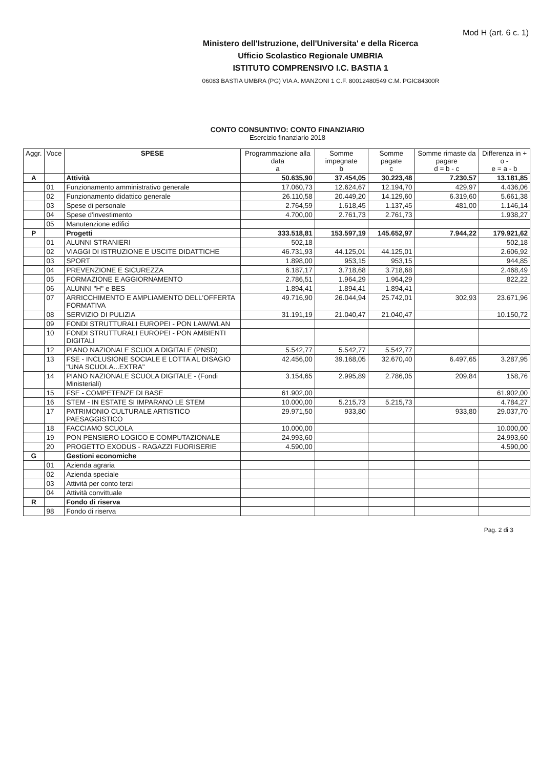Mod H (art. 6 c. 1)
Ministero dell'Istruzione, dell'Universita' e della Ricerca
Ufficio Scolastico Regionale UMBRIA
ISTITUTO COMPRENSIVO I.C. BASTIA 1
06083 BASTIA UMBRA (PG) VIA A. MANZONI 1 C.F. 80012480549 C.M. PGIC84300R
CONTO CONSUNTIVO: CONTO FINANZIARIO
Esercizio finanziario 2018
| Aggr. | Voce | SPESE | Programmazione alla data a | Somme impegnate b | Somme pagate c | Somme rimaste da pagare d = b - c | Differenza in + o - e = a - b |
| --- | --- | --- | --- | --- | --- | --- | --- |
| A | | Attività | 50.635,90 | 37.454,05 | 30.223,48 | 7.230,57 | 13.181,85 |
| | 01 | Funzionamento amministrativo generale | 17.060,73 | 12.624,67 | 12.194,70 | 429,97 | 4.436,06 |
| | 02 | Funzionamento didattico generale | 26.110,58 | 20.449,20 | 14.129,60 | 6.319,60 | 5.661,38 |
| | 03 | Spese di personale | 2.764,59 | 1.618,45 | 1.137,45 | 481,00 | 1.146,14 |
| | 04 | Spese d'investimento | 4.700,00 | 2.761,73 | 2.761,73 | | 1.938,27 |
| | 05 | Manutenzione edifici | | | | | |
| P | | Progetti | 333.518,81 | 153.597,19 | 145.652,97 | 7.944,22 | 179.921,62 |
| | 01 | ALUNNI STRANIERI | 502,18 | | | | 502,18 |
| | 02 | VIAGGI DI ISTRUZIONE E USCITE DIDATTICHE | 46.731,93 | 44.125,01 | 44.125,01 | | 2.606,92 |
| | 03 | SPORT | 1.898,00 | 953,15 | 953,15 | | 944,85 |
| | 04 | PREVENZIONE E SICUREZZA | 6.187,17 | 3.718,68 | 3.718,68 | | 2.468,49 |
| | 05 | FORMAZIONE E AGGIORNAMENTO | 2.786,51 | 1.964,29 | 1.964,29 | | 822,22 |
| | 06 | ALUNNI "H" e BES | 1.894,41 | 1.894,41 | 1.894,41 | | |
| | 07 | ARRICCHIMENTO E AMPLIAMENTO DELL'OFFERTA FORMATIVA | 49.716,90 | 26.044,94 | 25.742,01 | 302,93 | 23.671,96 |
| | 08 | SERVIZIO DI PULIZIA | 31.191,19 | 21.040,47 | 21.040,47 | | 10.150,72 |
| | 09 | FONDI STRUTTURALI EUROPEI - PON LAW/WLAN | | | | | |
| | 10 | FONDI STRUTTURALI EUROPEI - PON AMBIENTI DIGITALI | | | | | |
| | 12 | PIANO NAZIONALE SCUOLA DIGITALE (PNSD) | 5.542,77 | 5.542,77 | 5.542,77 | | |
| | 13 | FSE - INCLUSIONE SOCIALE E LOTTA AL DISAGIO "UNA SCUOLA...EXTRA" | 42.456,00 | 39.168,05 | 32.670,40 | 6.497,65 | 3.287,95 |
| | 14 | PIANO NAZIONALE SCUOLA DIGITALE - (Fondi Ministeriali) | 3.154,65 | 2.995,89 | 2.786,05 | 209,84 | 158,76 |
| | 15 | FSE - COMPETENZE DI BASE | 61.902,00 | | | | 61.902,00 |
| | 16 | STEM - IN ESTATE SI IMPARANO LE STEM | 10.000,00 | 5.215,73 | 5.215,73 | | 4.784,27 |
| | 17 | PATRIMONIO CULTURALE ARTISTICO PAESAGGISTICO | 29.971,50 | 933,80 | | 933,80 | 29.037,70 |
| | 18 | FACCIAMO SCUOLA | 10.000,00 | | | | 10.000,00 |
| | 19 | PON PENSIERO LOGICO E COMPUTAZIONALE | 24.993,60 | | | | 24.993,60 |
| | 20 | PROGETTO EXODUS - RAGAZZI FUORISERIE | 4.590,00 | | | | 4.590,00 |
| G | | Gestioni economiche | | | | | |
| | 01 | Azienda agraria | | | | | |
| | 02 | Azienda speciale | | | | | |
| | 03 | Attività per conto terzi | | | | | |
| | 04 | Attività convittuale | | | | | |
| R | | Fondo di riserva | | | | | |
| | 98 | Fondo di riserva | | | | | |
Pag. 2 di 3